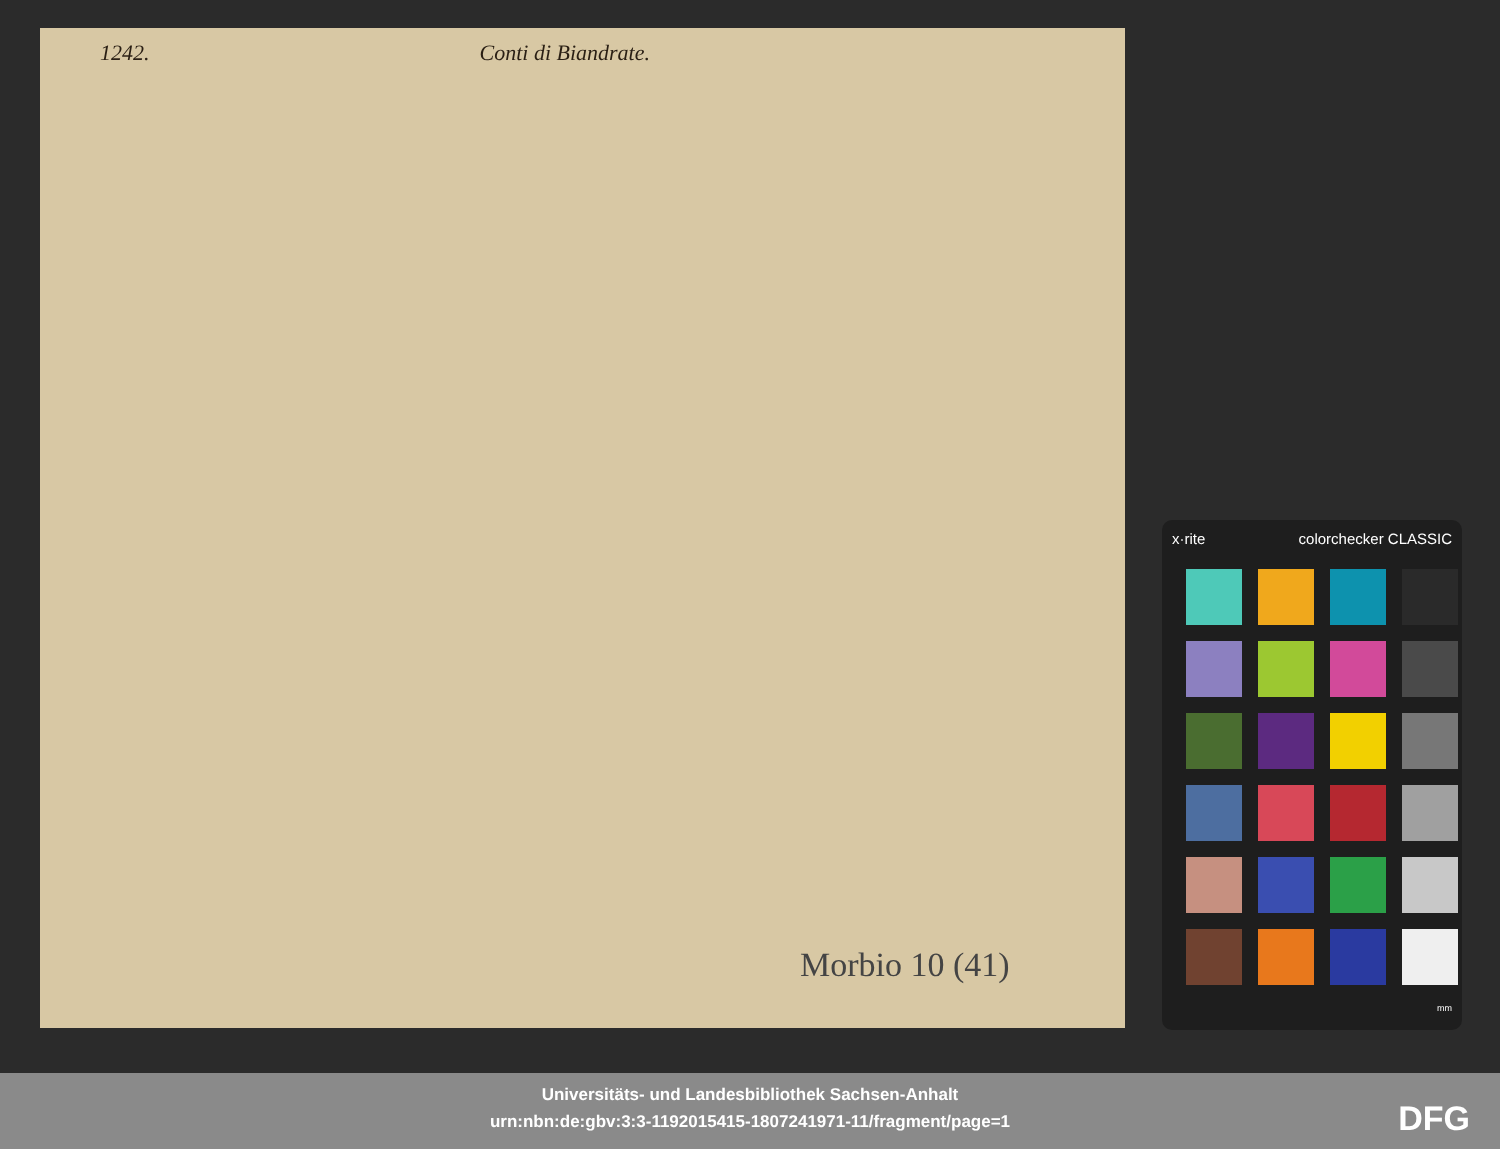1242. Conti di Biandrate.
Morbio 10 (41)
x·rite colorchecker CLASSIC
mm
Universitäts- und Landesbibliothek Sachsen-Anhalt
urn:nbn:de:gbv:3:3-1192015415-1807241971-11/fragment/page=1
DFG